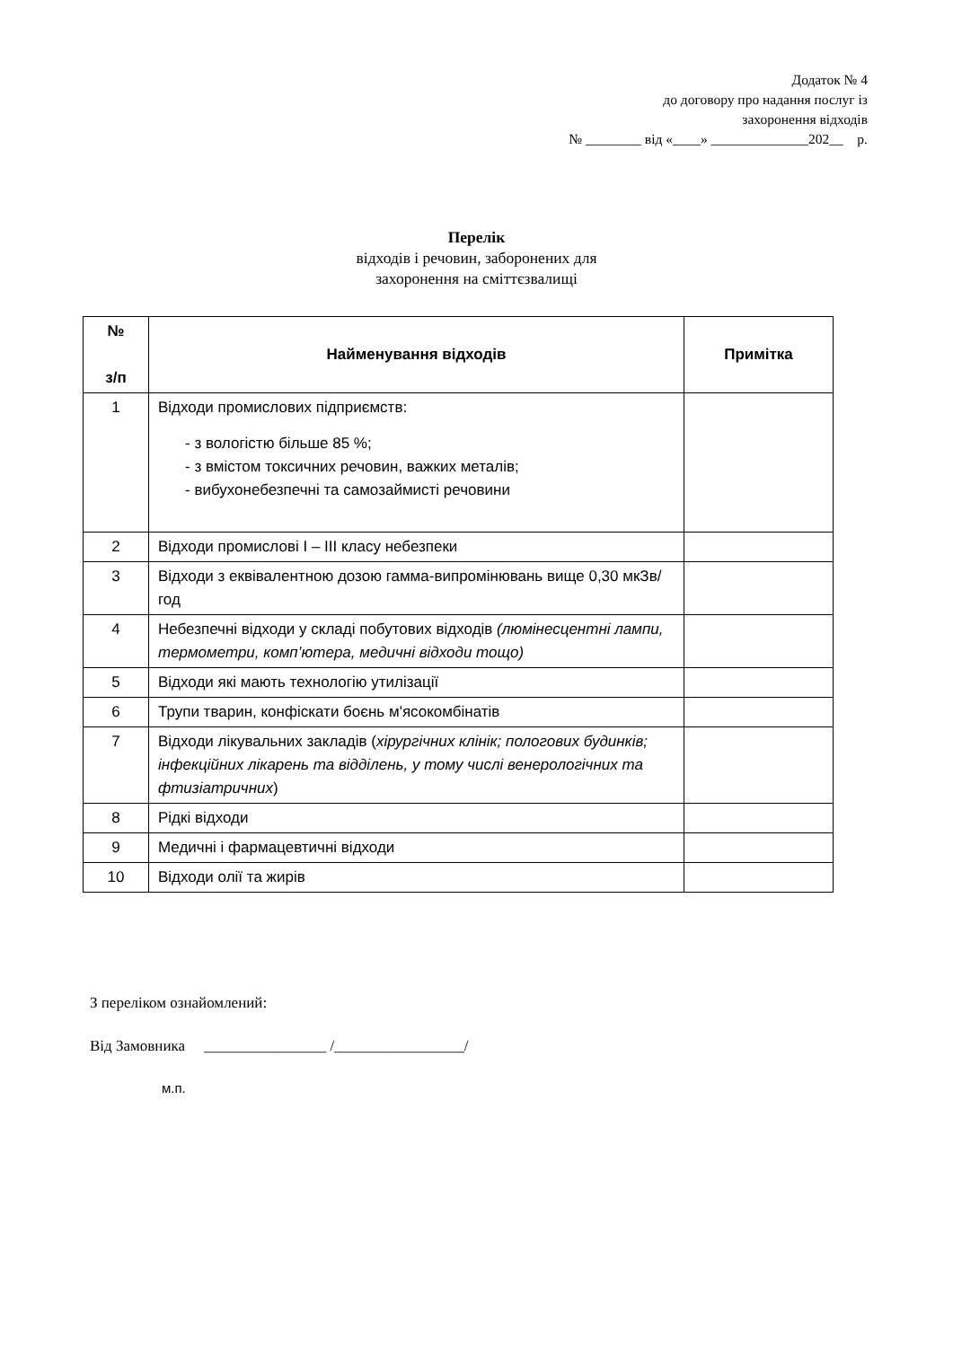Додаток № 4
до договору про надання послуг із
захоронення відходів
№ ________ від «____» ______________202__ р.
Перелік
відходів і речовин, заборонених для
захоронення на сміттєзвалищі
| № з/п | Найменування відходів | Примітка |
| --- | --- | --- |
| 1 | Відходи промислових підприємств: - з вологістю більше 85 %; - з вмістом токсичних речовин, важких металів; - вибухонебезпечні та самозаймисті речовини | |
| 2 | Відходи промислові І – ІІІ класу небезпеки | |
| 3 | Відходи з еквівалентною дозою гамма-випромінювань вище 0,30 мкЗв/год | |
| 4 | Небезпечні відходи у складі побутових відходів (люмінесцентні лампи, термометри, комп’ютера, медичні відходи тощо) | |
| 5 | Відходи які мають технологію утилізації | |
| 6 | Трупи тварин, конфіскати боєнь м'ясокомбінатів | |
| 7 | Відходи лікувальних закладів ( хірургічних клінік; пологових будинків; інфекційних лікарень та відділень, у тому числі венерологічних та фтизіатричних ) | |
| 8 | Рідкі відходи | |
| 9 | Медичні і фармацевтичні відходи | |
| 10 | Відходи олії та жирів | |
З переліком ознайомлений:
Від Замовника ________________ /_________________/
м.п.